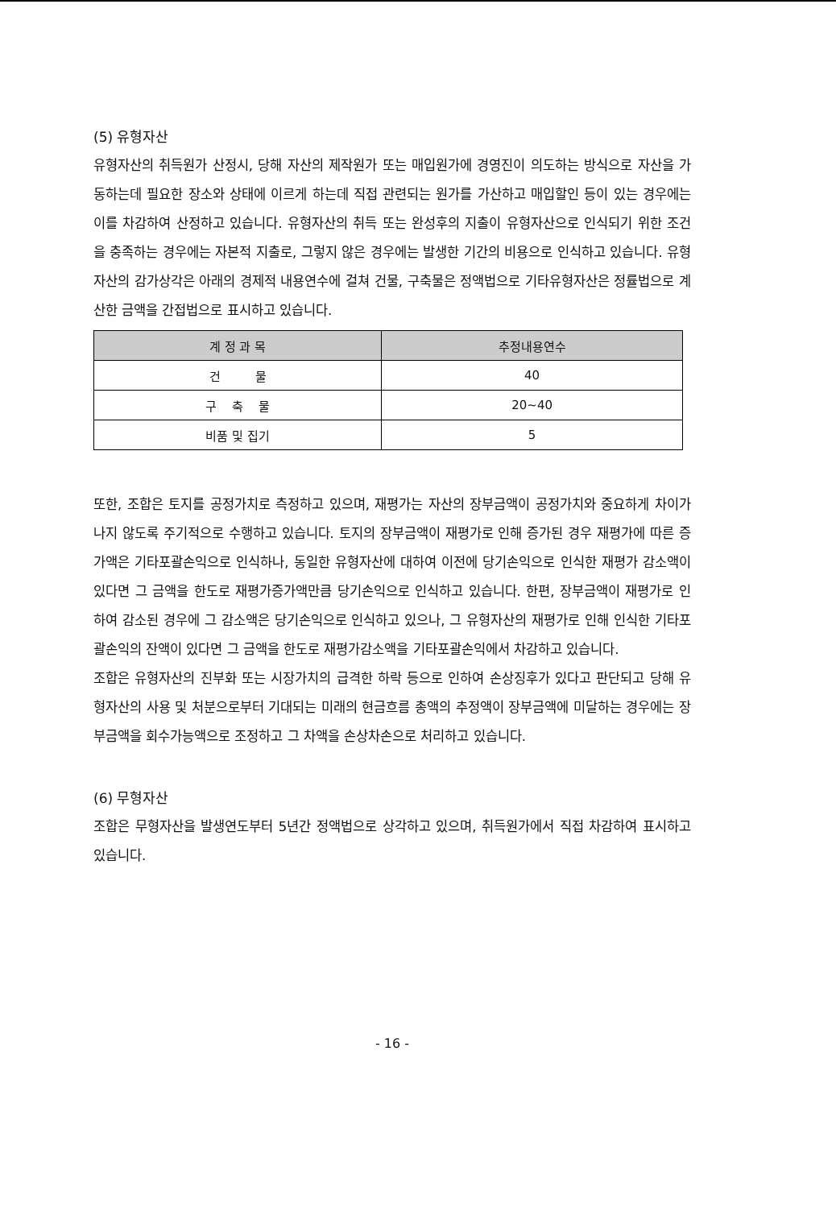(5) 유형자산
유형자산의 취득원가 산정시, 당해 자산의 제작원가 또는 매입원가에 경영진이 의도하는 방식으로 자산을 가동하는데 필요한 장소와 상태에 이르게 하는데 직접 관련되는 원가를 가산하고 매입할인 등이 있는 경우에는 이를 차감하여 산정하고 있습니다. 유형자산의 취득 또는 완성후의 지출이 유형자산으로 인식되기 위한 조건을 충족하는 경우에는 자본적 지출로, 그렇지 않은 경우에는 발생한 기간의 비용으로 인식하고 있습니다. 유형자산의 감가상각은 아래의 경제적 내용연수에 걸쳐 건물, 구축물은 정액법으로 기타유형자산은 정률법으로 계산한 금액을 간접법으로 표시하고 있습니다.
| 계 정 과 목 | 추정내용연수 |
| --- | --- |
| 건 물 | 40 |
| 구 축 물 | 20~40 |
| 비품 및 집기 | 5 |
또한, 조합은 토지를 공정가치로 측정하고 있으며, 재평가는 자산의 장부금액이 공정가치와 중요하게 차이가 나지 않도록 주기적으로 수행하고 있습니다. 토지의 장부금액이 재평가로 인해 증가된 경우 재평가에 따른 증가액은 기타포괄손익으로 인식하나, 동일한 유형자산에 대하여 이전에 당기손익으로 인식한 재평가 감소액이 있다면 그 금액을 한도로 재평가증가액만큼 당기손익으로 인식하고 있습니다. 한편, 장부금액이 재평가로 인하여 감소된 경우에 그 감소액은 당기손익으로 인식하고 있으나, 그 유형자산의 재평가로 인해 인식한 기타포괄손익의 잔액이 있다면 그 금액을 한도로 재평가감소액을 기타포괄손익에서 차감하고 있습니다.
조합은 유형자산의 진부화 또는 시장가치의 급격한 하락 등으로 인하여 손상징후가 있다고 판단되고 당해 유형자산의 사용 및 처분으로부터 기대되는 미래의 현금흐름 총액의 추정액이 장부금액에 미달하는 경우에는 장부금액을 회수가능액으로 조정하고 그 차액을 손상차손으로 처리하고 있습니다.
(6) 무형자산
조합은 무형자산을 발생연도부터 5년간 정액법으로 상각하고 있으며, 취득원가에서 직접 차감하여 표시하고 있습니다.
- 16 -